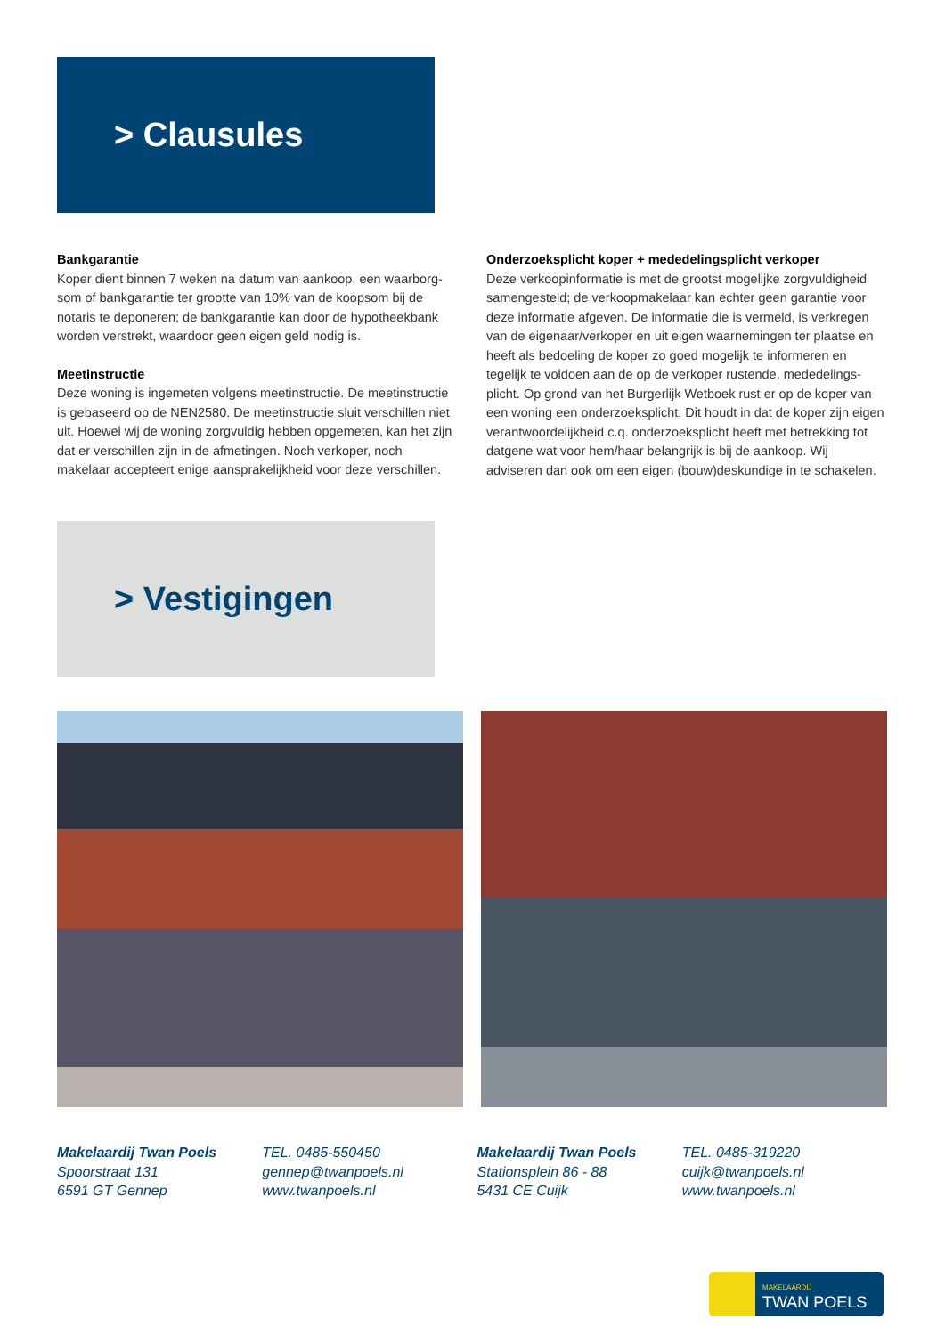> Clausules
Bankgarantie
Koper dient binnen 7 weken na datum van aankoop, een waarborg-som of bankgarantie ter grootte van 10% van de koopsom bij de notaris te deponeren; de bankgarantie kan door de hypotheekbank worden verstrekt, waardoor geen eigen geld nodig is.
Meetinstructie
Deze woning is ingemeten volgens meetinstructie. De meetinstructie is gebaseerd op de NEN2580. De meetinstructie sluit verschillen niet uit. Hoewel wij de woning zorgvuldig hebben opgemeten, kan het zijn dat er verschillen zijn in de afmetingen. Noch verkoper, noch makelaar accepteert enige aansprakelijkheid voor deze verschillen.
Onderzoeksplicht koper + mededelingsplicht verkoper
Deze verkoopinformatie is met de grootst mogelijke zorgvuldigheid samengesteld; de verkoopmakelaar kan echter geen garantie voor deze informatie afgeven. De informatie die is vermeld, is verkregen van de eigenaar/verkoper en uit eigen waarnemingen ter plaatse en heeft als bedoeling de koper zo goed mogelijk te informeren en tegelijk te voldoen aan de op de verkoper rustende. mededelings-plicht. Op grond van het Burgerlijk Wetboek rust er op de koper van een woning een onderzoeksplicht. Dit houdt in dat de koper zijn eigen verantwoordelijkheid c.q. onderzoeksplicht heeft met betrekking tot datgene wat voor hem/haar belangrijk is bij de aankoop. Wij adviseren dan ook om een eigen (bouw)deskundige in te schakelen.
> Vestigingen
Makelaardij Twan Poels
Spoorstraat 131
6591 GT Gennep
TEL. 0485-550450
gennep@twanpoels.nl
www.twanpoels.nl
Makelaardij Twan Poels
Stationsplein 86 - 88
5431 CE Cuijk
TEL. 0485-319220
cuijk@twanpoels.nl
www.twanpoels.nl
MAKELAARDIJ
TWAN POELS